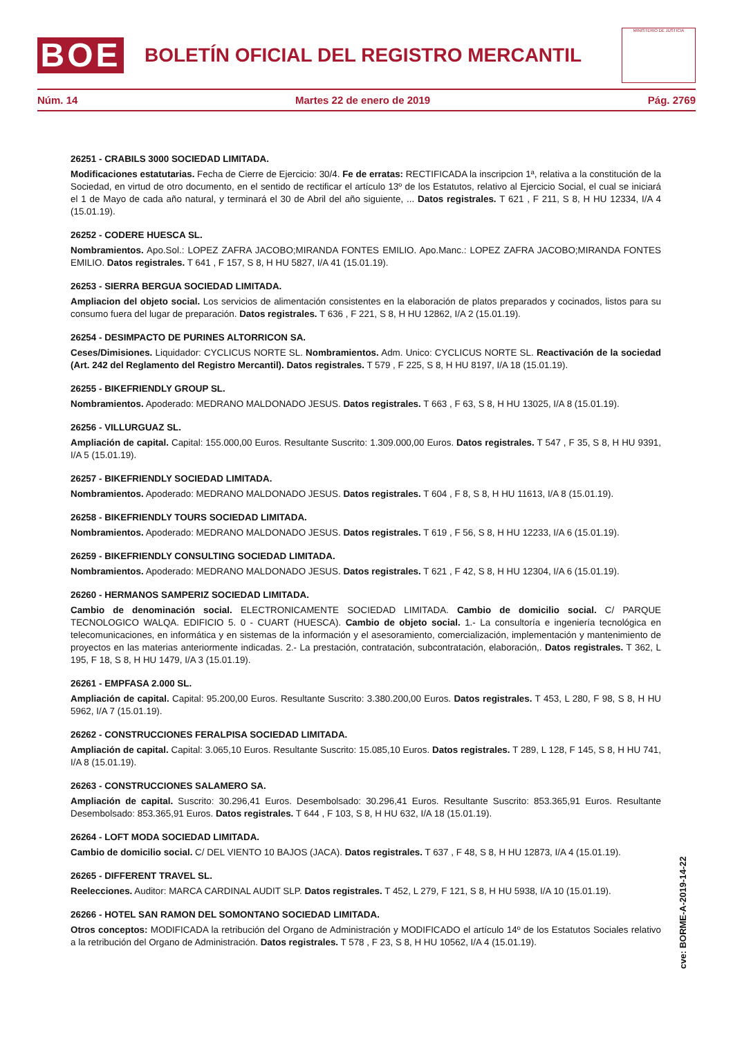BOE
BOLETÍN OFICIAL DEL REGISTRO MERCANTIL
MINISTERIO DE JUSTICIA
Núm. 14 Martes 22 de enero de 2019 Pág. 2769
26251 - CRABILS 3000 SOCIEDAD LIMITADA.
Modificaciones estatutarias. Fecha de Cierre de Ejercicio: 30/4. Fe de erratas: RECTIFICADA la inscripcion 1ª, relativa a la constitución de la Sociedad, en virtud de otro documento, en el sentido de rectificar el artículo 13º de los Estatutos, relativo al Ejercicio Social, el cual se iniciará el 1 de Mayo de cada año natural, y terminará el 30 de Abril del año siguiente, ... Datos registrales. T 621 , F 211, S 8, H HU 12334, I/A 4 (15.01.19).
26252 - CODERE HUESCA SL.
Nombramientos. Apo.Sol.: LOPEZ ZAFRA JACOBO;MIRANDA FONTES EMILIO. Apo.Manc.: LOPEZ ZAFRA JACOBO;MIRANDA FONTES EMILIO. Datos registrales. T 641 , F 157, S 8, H HU 5827, I/A 41 (15.01.19).
26253 - SIERRA BERGUA SOCIEDAD LIMITADA.
Ampliacion del objeto social. Los servicios de alimentación consistentes en la elaboración de platos preparados y cocinados, listos para su consumo fuera del lugar de preparación. Datos registrales. T 636 , F 221, S 8, H HU 12862, I/A 2 (15.01.19).
26254 - DESIMPACTO DE PURINES ALTORRICON SA.
Ceses/Dimisiones. Liquidador: CYCLICUS NORTE SL. Nombramientos. Adm. Unico: CYCLICUS NORTE SL. Reactivación de la sociedad (Art. 242 del Reglamento del Registro Mercantil). Datos registrales. T 579 , F 225, S 8, H HU 8197, I/A 18 (15.01.19).
26255 - BIKEFRIENDLY GROUP SL.
Nombramientos. Apoderado: MEDRANO MALDONADO JESUS. Datos registrales. T 663 , F 63, S 8, H HU 13025, I/A 8 (15.01.19).
26256 - VILLURGUAZ SL.
Ampliación de capital. Capital: 155.000,00 Euros. Resultante Suscrito: 1.309.000,00 Euros. Datos registrales. T 547 , F 35, S 8, H HU 9391, I/A 5 (15.01.19).
26257 - BIKEFRIENDLY SOCIEDAD LIMITADA.
Nombramientos. Apoderado: MEDRANO MALDONADO JESUS. Datos registrales. T 604 , F 8, S 8, H HU 11613, I/A 8 (15.01.19).
26258 - BIKEFRIENDLY TOURS SOCIEDAD LIMITADA.
Nombramientos. Apoderado: MEDRANO MALDONADO JESUS. Datos registrales. T 619 , F 56, S 8, H HU 12233, I/A 6 (15.01.19).
26259 - BIKEFRIENDLY CONSULTING SOCIEDAD LIMITADA.
Nombramientos. Apoderado: MEDRANO MALDONADO JESUS. Datos registrales. T 621 , F 42, S 8, H HU 12304, I/A 6 (15.01.19).
26260 - HERMANOS SAMPERIZ SOCIEDAD LIMITADA.
Cambio de denominación social. ELECTRONICAMENTE SOCIEDAD LIMITADA. Cambio de domicilio social. C/ PARQUE TECNOLOGICO WALQA. EDIFICIO 5. 0 - CUART (HUESCA). Cambio de objeto social. 1.- La consultoría e ingeniería tecnológica en telecomunicaciones, en informática y en sistemas de la información y el asesoramiento, comercialización, implementación y mantenimiento de proyectos en las materias anteriormente indicadas. 2.- La prestación, contratación, subcontratación, elaboración,. Datos registrales. T 362, L 195, F 18, S 8, H HU 1479, I/A 3 (15.01.19).
26261 - EMPFASA 2.000 SL.
Ampliación de capital. Capital: 95.200,00 Euros. Resultante Suscrito: 3.380.200,00 Euros. Datos registrales. T 453, L 280, F 98, S 8, H HU 5962, I/A 7 (15.01.19).
26262 - CONSTRUCCIONES FERALPISA SOCIEDAD LIMITADA.
Ampliación de capital. Capital: 3.065,10 Euros. Resultante Suscrito: 15.085,10 Euros. Datos registrales. T 289, L 128, F 145, S 8, H HU 741, I/A 8 (15.01.19).
26263 - CONSTRUCCIONES SALAMERO SA.
Ampliación de capital. Suscrito: 30.296,41 Euros. Desembolsado: 30.296,41 Euros. Resultante Suscrito: 853.365,91 Euros. Resultante Desembolsado: 853.365,91 Euros. Datos registrales. T 644 , F 103, S 8, H HU 632, I/A 18 (15.01.19).
26264 - LOFT MODA SOCIEDAD LIMITADA.
Cambio de domicilio social. C/ DEL VIENTO 10 BAJOS (JACA). Datos registrales. T 637 , F 48, S 8, H HU 12873, I/A 4 (15.01.19).
26265 - DIFFERENT TRAVEL SL.
Reelecciones. Auditor: MARCA CARDINAL AUDIT SLP. Datos registrales. T 452, L 279, F 121, S 8, H HU 5938, I/A 10 (15.01.19).
26266 - HOTEL SAN RAMON DEL SOMONTANO SOCIEDAD LIMITADA.
Otros conceptos: MODIFICADA la retribución del Organo de Administración y MODIFICADO el artículo 14º de los Estatutos Sociales relativo a la retribución del Organo de Administración. Datos registrales. T 578 , F 23, S 8, H HU 10562, I/A 4 (15.01.19).
cve: BORME-A-2019-14-22